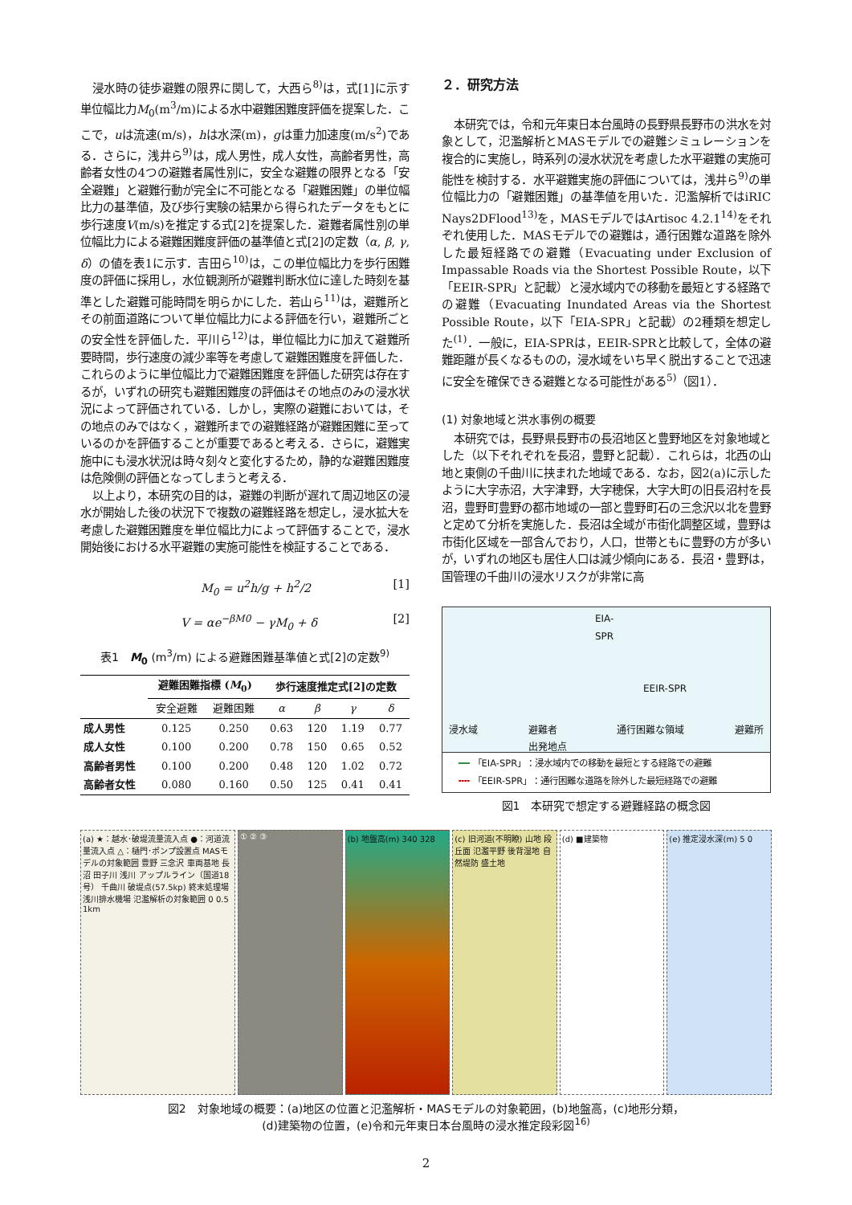浸水時の徒歩避難の限界に関して，大西ら<sup>8)</sup>は，式[1]に示す単位幅比力M<sub>0</sub>(m<sup>3</sup>/m)による水中避難困難度評価を提案した．ここで，uは流速(m/s)，hは水深(m)，gは重力加速度(m/s<sup>2</sup>)である．さらに，浅井ら<sup>9)</sup>は，成人男性，成人女性，高齢者男性，高齢者女性の4つの避難者属性別に，安全な避難の限界となる「安全避難」と避難行動が完全に不可能となる「避難困難」の単位幅比力の基準値，及び歩行実験の結果から得られたデータをもとに歩行速度V(m/s)を推定する式[2]を提案した．避難者属性別の単位幅比力による避難困難度評価の基準値と式[2]の定数（α, β, γ, δ）の値を表1に示す．吉田ら<sup>10)</sup>は，この単位幅比力を歩行困難度の評価に採用し，水位観測所が避難判断水位に達した時刻を基準とした避難可能時間を明らかにした．若山ら<sup>11)</sup>は，避難所とその前面道路について単位幅比力による評価を行い，避難所ごとの安全性を評価した．平川ら<sup>12)</sup>は，単位幅比力に加えて避難所要時間，歩行速度の減少率等を考慮して避難困難度を評価した．これらのように単位幅比力で避難困難度を評価した研究は存在するが，いずれの研究も避難困難度の評価はその地点のみの浸水状況によって評価されている．しかし，実際の避難においては，その地点のみではなく，避難所までの避難経路が避難困難に至っているのかを評価することが重要であると考える．さらに，避難実施中にも浸水状況は時々刻々と変化するため，静的な避難困難度は危険側の評価となってしまうと考える．
以上より，本研究の目的は，避難の判断が遅れて周辺地区の浸水が開始した後の状況下で複数の避難経路を想定し，浸水拡大を考慮した避難困難度を単位幅比力によって評価することで，浸水開始後における水平避難の実施可能性を検証することである．
M<sub>0</sub> = u<sup>2</sup>h/g + h<sup>2</sup>/2 [1]
V = αe<sup>−βM0</sup> − γM<sub>0</sub> + δ [2]
表1　M<sub>0</sub> (m<sup>3</sup>/m) による避難困難基準値と式[2]の定数<sup>9)</sup>
| | 避難困難指標 ( M<sub>0</sub>) | | 歩行速度推定式[2]の定数 | | | |
| --- | --- | --- | --- | --- | --- | --- |
| | 安全避難 | 避難困難 | α | β | γ | δ |
| 成人男性 | 0.125 | 0.250 | 0.63 | 120 | 1.19 | 0.77 |
| 成人女性 | 0.100 | 0.200 | 0.78 | 150 | 0.65 | 0.52 |
| 高齢者男性 | 0.100 | 0.200 | 0.48 | 120 | 1.02 | 0.72 |
| 高齢者女性 | 0.080 | 0.160 | 0.50 | 125 | 0.41 | 0.41 |
２．研究方法
本研究では，令和元年東日本台風時の長野県長野市の洪水を対象として，氾濫解析とMASモデルでの避難シミュレーションを複合的に実施し，時系列の浸水状況を考慮した水平避難の実施可能性を検討する．水平避難実施の評価については，浅井ら<sup>9)</sup>の単位幅比力の「避難困難」の基準値を用いた．氾濫解析ではiRIC Nays2DFlood<sup>13)</sup>を，MASモデルではArtisoc 4.2.1<sup>14)</sup>をそれぞれ使用した．MASモデルでの避難は，通行困難な道路を除外した最短経路での避難（Evacuating under Exclusion of Impassable Roads via the Shortest Possible Route，以下「EEIR-SPR」と記載）と浸水域内での移動を最短とする経路での避難（Evacuating Inundated Areas via the Shortest Possible Route，以下「EIA-SPR」と記載）の2種類を想定した<sup>(1)</sup>．一般に，EIA-SPRは，EEIR-SPRと比較して，全体の避難距離が長くなるものの，浸水域をいち早く脱出することで迅速に安全を確保できる避難となる可能性がある<sup>5)</sup>（図1）．
(1) 対象地域と洪水事例の概要
本研究では，長野県長野市の長沼地区と豊野地区を対象地域とした（以下それぞれを長沼，豊野と記載）．これらは，北西の山地と東側の千曲川に挟まれた地域である．なお，図2(a)に示したように大字赤沼，大字津野，大字穂保，大字大町の旧長沼村を長沼，豊野町豊野の都市地域の一部と豊野町石の三念沢以北を豊野と定めて分析を実施した．長沼は全域が市街化調整区域，豊野は市街化区域を一部含んでおり，人口，世帯ともに豊野の方が多いが，いずれの地区も居住人口は減少傾向にある．長沼・豊野は，国管理の千曲川の浸水リスクが非常に高
EIA-SPR
EEIR-SPR
浸水域 避難者
出発地点 通行困難な領域 避難所
━━ 「EIA-SPR」：浸水域内での移動を最短とする経路での避難
╍╍ 「EEIR-SPR」：通行困難な道路を除外した最短経路での避難
図1　本研究で想定する避難経路の概念図
(a) ★：越水･破堤流量流入点 ●：河道流量流入点 △：樋門･ポンプ設置点 MASモデルの対象範囲 豊野 三念沢 車両基地 長沼 田子川 浅川 アップルライン（国道18号） 千曲川 破堤点(57.5kp) 終末処理場 浅川排水機場 氾濫解析の対象範囲 0 0.5 1km
① ② ③ (b) 地盤高(m) 340 328 (c) 旧河道(不明瞭) 山地 段丘面 氾濫平野 後背湿地 自然堤防 盛土地
(d) ■建築物 (e) 推定浸水深(m) 5 0
図2　対象地域の概要：(a)地区の位置と氾濫解析・MASモデルの対象範囲，(b)地盤高，(c)地形分類，
(d)建築物の位置，(e)令和元年東日本台風時の浸水推定段彩図<sup>16)</sup>
2